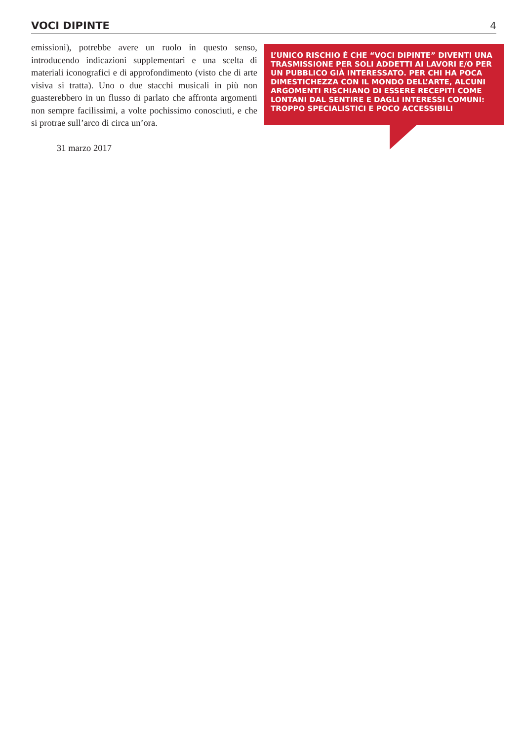VOCI DIPINTE 4
emissioni), potrebbe avere un ruolo in questo senso, introducendo indicazioni supplementari e una scelta di materiali iconografici e di approfondimento (visto che di arte visiva si tratta). Uno o due stacchi musicali in più non guasterebbero in un flusso di parlato che affronta argomenti non sempre facilissimi, a volte pochissimo conosciuti, e che si protrae sull’arco di circa un’ora.
31 marzo 2017
L’UNICO RISCHIO È CHE “VOCI DIPINTE” DIVENTI UNA TRASMISSIONE PER SOLI ADDETTI AI LAVORI E/O PER UN PUBBLICO GIÀ INTERESSATO. PER CHI HA POCA DIMESTICHEZZA CON IL MONDO DELL’ARTE, ALCUNI ARGOMENTI RISCHIANO DI ESSERE RECEPITI COME LONTANI DAL SENTIRE E DAGLI INTERESSI COMUNI: TROPPO SPECIALISTICI E POCO ACCESSIBILI